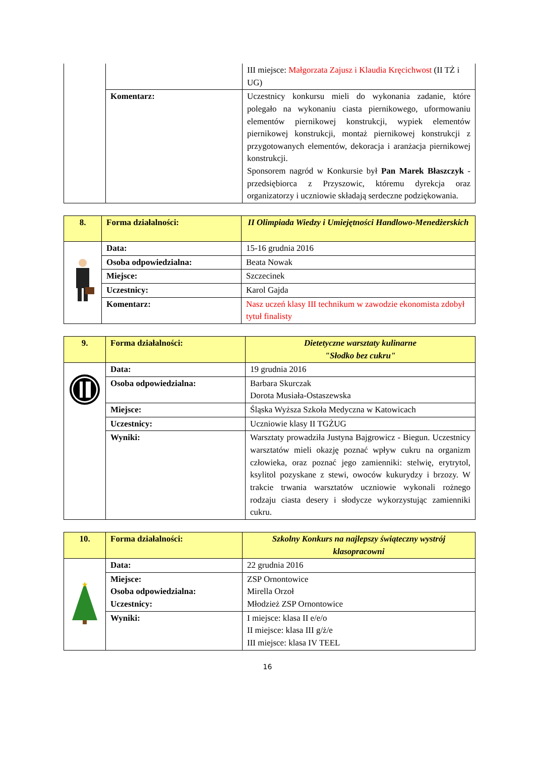| | | III miejsce: Małgorzata Zajusz i Klaudia Kręcichwost (II TŻ i UG) |
| | Komentarz: | Uczestnicy konkursu mieli do wykonania zadanie, które polegało na wykonaniu ciasta piernikowego, uformowaniu elementów piernikowej konstrukcji, wypiek elementów piernikowej konstrukcji, montaż piernikowej konstrukcji z przygotowanych elementów, dekoracja i aranżacja piernikowej konstrukcji. Sponsorem nagród w Konkursie był Pan Marek Błaszczyk - przedsiębiorca z Przyszowic, któremu dyrekcja oraz organizatorzy i uczniowie składają serdeczne podziękowania. |
| 8. | Forma działalności: | II Olimpiada Wiedzy i Umiejętności Handlowo-Menedżerskich |
| | Data: | 15-16 grudnia 2016 |
| | Osoba odpowiedzialna: | Beata Nowak |
| | Miejsce: | Szczecinek |
| | Uczestnicy: | Karol Gajda |
| | Komentarz: | Nasz uczeń klasy III technikum w zawodzie ekonomista zdobył tytuł finalisty |
| 9. | Forma działalności: | Dietetyczne warsztaty kulinarne "Słodko bez cukru" |
| | Data: | 19 grudnia 2016 |
| | Osoba odpowiedzialna: | Barbara Skurczak Dorota Musiała-Ostaszewska |
| | Miejsce: | Śląska Wyższa Szkoła Medyczna w Katowicach |
| | Uczestnicy: | Uczniowie klasy II TGŻUG |
| | Wyniki: | Warsztaty prowadziła Justyna Bajgrowicz - Biegun. Uczestnicy warsztatów mieli okazję poznać wpływ cukru na organizm człowieka, oraz poznać jego zamienniki: stelwię, erytrytol, ksylitol pozyskane z stewi, owoców kukurydzy i brzozy. W trakcie trwania warsztatów uczniowie wykonali rożnego rodzaju ciasta desery i słodycze wykorzystując zamienniki cukru. |
| 10. | Forma działalności: | Szkolny Konkurs na najlepszy świąteczny wystrój klasopracowni |
| ★ | Data: | 22 grudnia 2016 |
| | Miejsce: Osoba odpowiedzialna: Uczestnicy: | ZSP Ornontowice Mirella Orzoł Młodzież ZSP Ornontowice |
| | Wyniki: | I miejsce: klasa II e/e/o II miejsce: klasa III g/ż/e III miejsce: klasa IV TEEL |
16